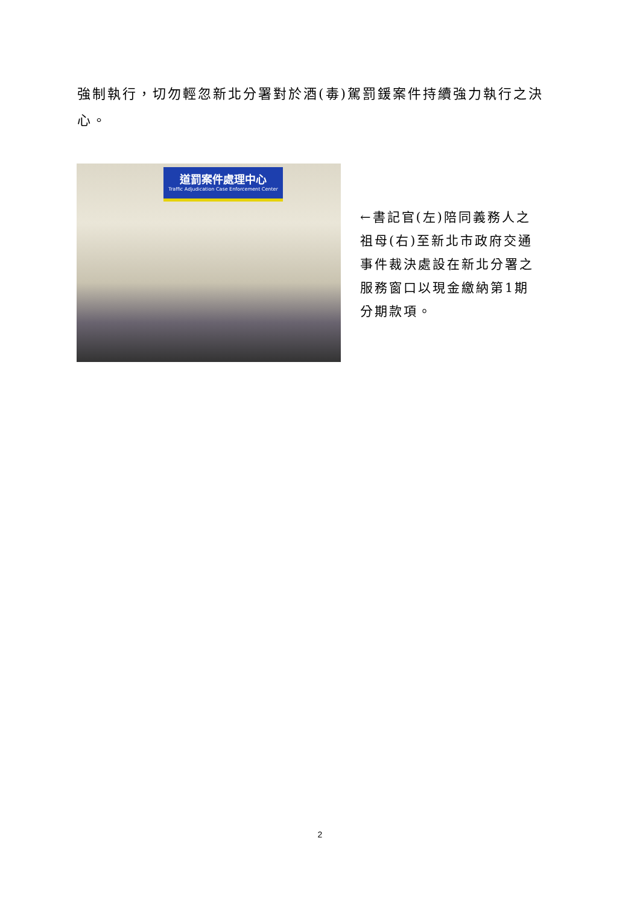強制執行，切勿輕忽新北分署對於酒(毒)駕罰鍰案件持續強力執行之決心。
道罰案件處理中心
Traffic Adjudication Case Enforcement Center
←書記官(左)陪同義務人之祖母(右)至新北市政府交通事件裁決處設在新北分署之服務窗口以現金繳納第1期分期款項。
2